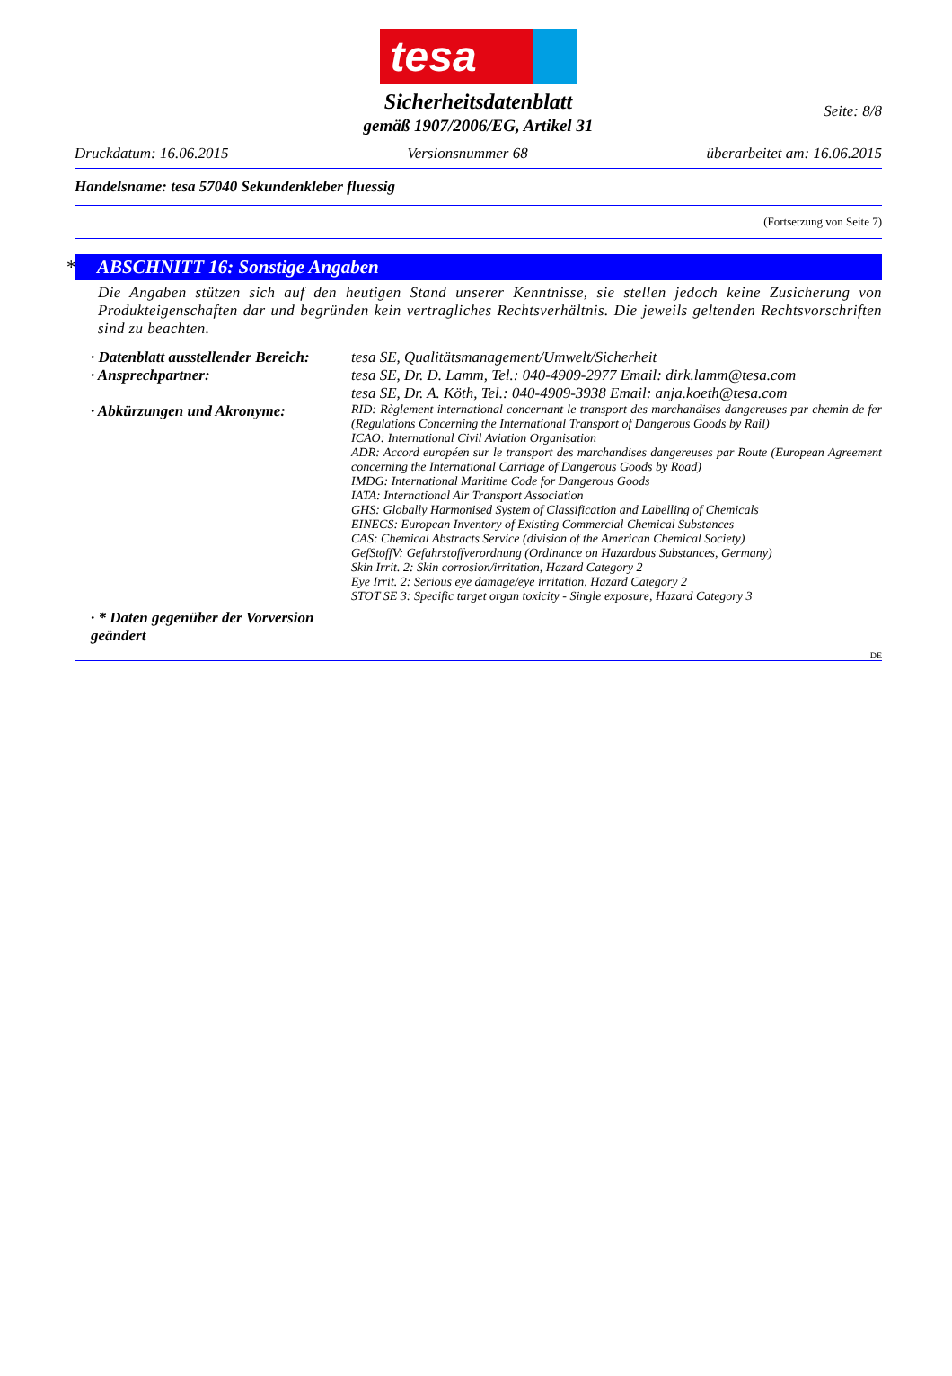tesa
Seite: 8/8
Sicherheitsdatenblatt
gemäß 1907/2006/EG, Artikel 31
Druckdatum: 16.06.2015 Versionsnummer 68 überarbeitet am: 16.06.2015
Handelsname: tesa 57040 Sekundenkleber fluessig
(Fortsetzung von Seite 7)
* ABSCHNITT 16: Sonstige Angaben
Die Angaben stützen sich auf den heutigen Stand unserer Kenntnisse, sie stellen jedoch keine Zusicherung von Produkteigenschaften dar und begründen kein vertragliches Rechtsverhältnis. Die jeweils geltenden Rechtsvorschriften sind zu beachten.
· Datenblatt ausstellender Bereich:
tesa SE, Qualitätsmanagement/Umwelt/Sicherheit
· Ansprechpartner: tesa SE, Dr. D. Lamm, Tel.: 040-4909-2977 Email: dirk.lamm@tesa.com
tesa SE, Dr. A. Köth, Tel.: 040-4909-3938 Email: anja.koeth@tesa.com
· Abkürzungen und Akronyme:
RID: Règlement international concernant le transport des marchandises dangereuses par chemin de fer (Regulations Concerning the International Transport of Dangerous Goods by Rail)
ICAO: International Civil Aviation Organisation
ADR: Accord européen sur le transport des marchandises dangereuses par Route (European Agreement concerning the International Carriage of Dangerous Goods by Road)
IMDG: International Maritime Code for Dangerous Goods
IATA: International Air Transport Association
GHS: Globally Harmonised System of Classification and Labelling of Chemicals
EINECS: European Inventory of Existing Commercial Chemical Substances
CAS: Chemical Abstracts Service (division of the American Chemical Society)
GefStoffV: Gefahrstoffverordnung (Ordinance on Hazardous Substances, Germany)
Skin Irrit. 2: Skin corrosion/irritation, Hazard Category 2
Eye Irrit. 2: Serious eye damage/eye irritation, Hazard Category 2
STOT SE 3: Specific target organ toxicity - Single exposure, Hazard Category 3
· * Daten gegenüber der Vorversion geändert
DE